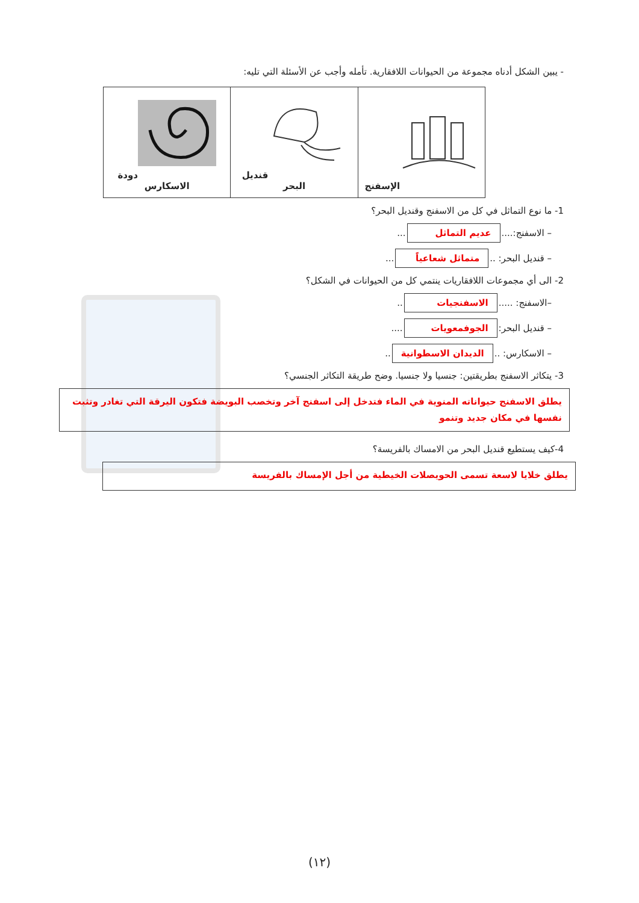- يبين الشكل أدناه مجموعة من الحيوانات اللافقارية. تأمله وأجب عن الأسئلة التي تليه:
| الإسفنج | قنديل البحر | دودة الاسكارس |
1- ما نوع التماثل في كل من الاسفنج وقنديل البحر؟
– الاسفنج:.... عديم التماثل ...
– قنديل البحر: .. متماثل شعاعياً ...
2- الى أي مجموعات اللافقاريات ينتمي كل من الحيوانات في الشكل؟
–الاسفنج: ..... الاسفنجيات ..
– قنديل البحر: الجوفمعويات ....
– الاسكارس: .. الديدان الاسطوانية ..
3- يتكاثر الاسفنج بطريقتين: جنسيا ولا جنسيا. وضح طريقة التكاثر الجنسي؟
يطلق الاسفنج حيواناته المنوية في الماء فتدخل إلى اسفنج آخر وتخصب البويضة فتكون اليرقة التي تغادر وتثبت نفسها في مكان جديد وتنمو
4-كيف يستطيع قنديل البحر من الامساك بالفريسة؟
يطلق خلايا لاسعة تسمى الحويصلات الخيطية من أجل الإمساك بالفريسة
(١٢)